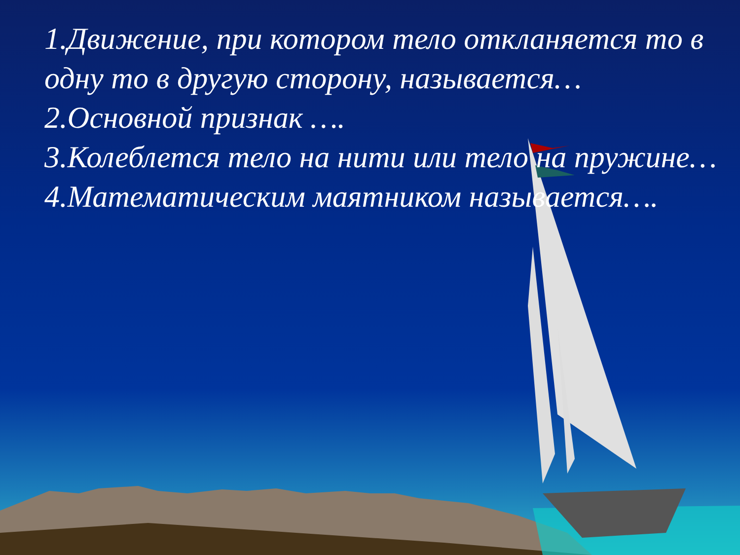1.Движение, при котором тело откланяется то в одну то в другую сторону, называется…
2.Основной признак ….
3.Колеблется тело на нити или тело на пружине…
4.Математическим маятником называется….